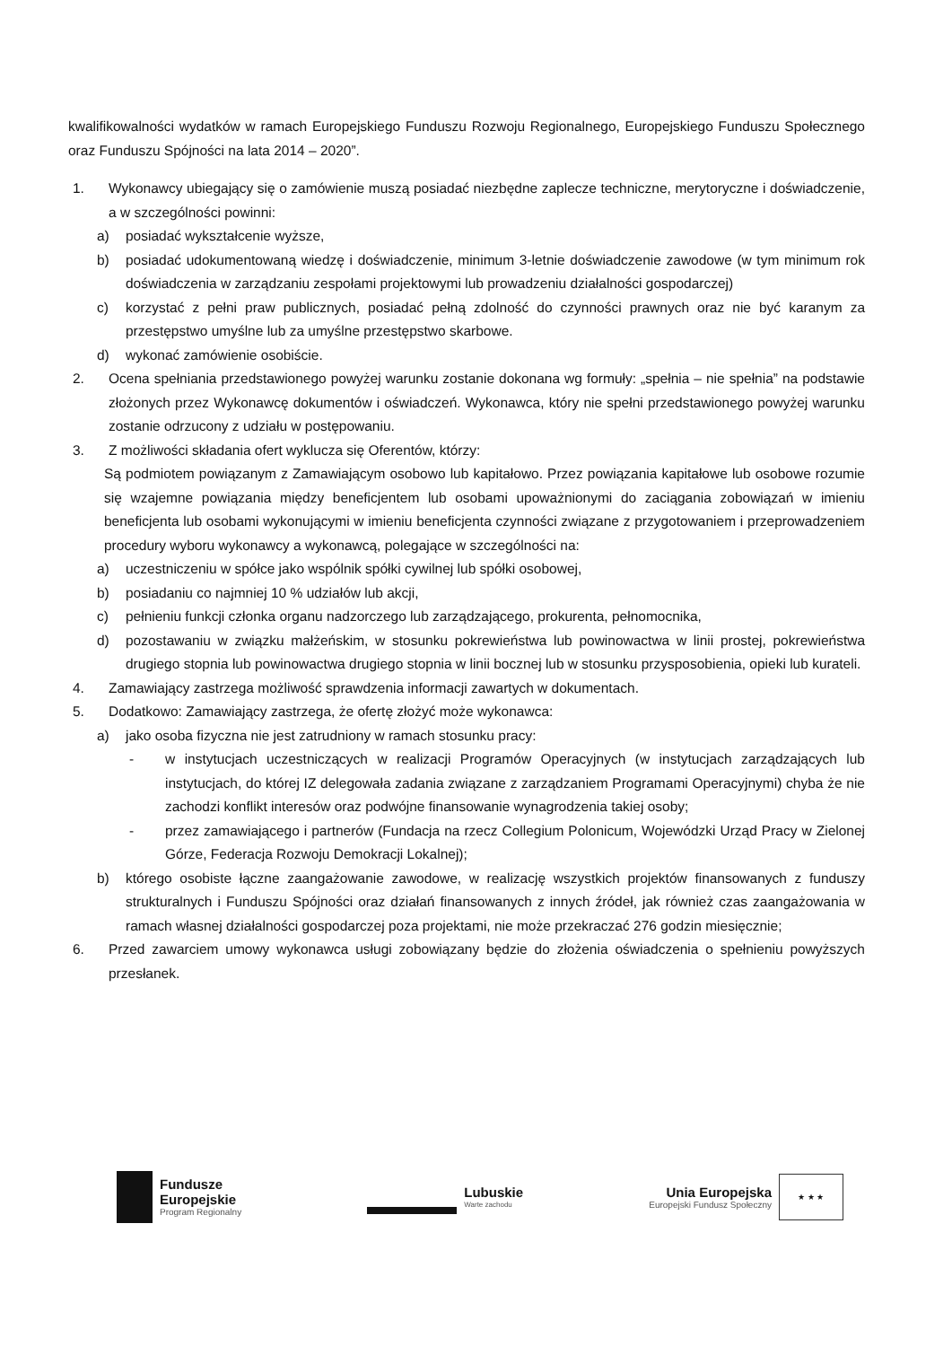kwalifikowalności wydatków w ramach Europejskiego Funduszu Rozwoju Regionalnego, Europejskiego Funduszu Społecznego oraz Funduszu Spójności na lata 2014 – 2020”.
1. Wykonawcy ubiegający się o zamówienie muszą posiadać niezbędne zaplecze techniczne, merytoryczne i doświadczenie, a w szczególności powinni:
a) posiadać wykształcenie wyższe,
b) posiadać udokumentowaną wiedzę i doświadczenie, minimum 3-letnie doświadczenie zawodowe (w tym minimum rok doświadczenia w zarządzaniu zespołami projektowymi lub prowadzeniu działalności gospodarczej)
c) korzystać z pełni praw publicznych, posiadać pełną zdolność do czynności prawnych oraz nie być karanym za przestępstwo umyślne lub za umyślne przestępstwo skarbowe.
d) wykonać zamówienie osobiście.
2. Ocena spełniania przedstawionego powyżej warunku zostanie dokonana wg formuły: „spełnia – nie spełnia” na podstawie złożonych przez Wykonawcę dokumentów i oświadczeń. Wykonawca, który nie spełni przedstawionego powyżej warunku zostanie odrzucony z udziału w postępowaniu.
3. Z możliwości składania ofert wyklucza się Oferentów, którzy:
Są podmiotem powiązanym z Zamawiającym osobowo lub kapitałowo. Przez powiązania kapitałowe lub osobowe rozumie się wzajemne powiązania między beneficjentem lub osobami upoważnionymi do zaciągania zobowiązań w imieniu beneficjenta lub osobami wykonującymi w imieniu beneficjenta czynności związane z przygotowaniem i przeprowadzeniem procedury wyboru wykonawcy a wykonawcą, polegające w szczególności na:
a) uczestniczeniu w spółce jako wspólnik spółki cywilnej lub spółki osobowej,
b) posiadaniu co najmniej 10 % udziałów lub akcji,
c) pełnieniu funkcji członka organu nadzorczego lub zarządzającego, prokurenta, pełnomocnika,
d) pozostawaniu w związku małżeńskim, w stosunku pokrewieństwa lub powinowactwa w linii prostej, pokrewieństwa drugiego stopnia lub powinowactwa drugiego stopnia w linii bocznej lub w stosunku przysposobienia, opieki lub kurateli.
4. Zamawiający zastrzega możliwość sprawdzenia informacji zawartych w dokumentach.
5. Dodatkowo: Zamawiający zastrzega, że ofertę złożyć może wykonawca:
a) jako osoba fizyczna nie jest zatrudniony w ramach stosunku pracy:
- w instytucjach uczestniczących w realizacji Programów Operacyjnych (w instytucjach zarządzających lub instytucjach, do której IZ delegowała zadania związane z zarządzaniem Programami Operacyjnymi) chyba że nie zachodzi konflikt interesów oraz podwójne finansowanie wynagrodzenia takiej osoby;
- przez zamawiającego i partnerów (Fundacja na rzecz Collegium Polonicum, Wojewódzki Urząd Pracy w Zielonej Górze, Federacja Rozwoju Demokracji Lokalnej);
b) którego osobiste łączne zaangażowanie zawodowe, w realizację wszystkich projektów finansowanych z funduszy strukturalnych i Funduszu Spójności oraz działań finansowanych z innych źródeł, jak również czas zaangażowania w ramach własnej działalności gospodarczej poza projektami, nie może przekraczać 276 godzin miesięcznie;
6. Przed zawarciem umowy wykonawca usługi zobowiązany będzie do złożenia oświadczenia o spełnieniu powyższych przesłanek.
Fundusze
Europejskie
Program Regionalny
Lubuskie
Warte zachodu
Unia Europejska
Europejski Fundusz Społeczny
★ ★ ★